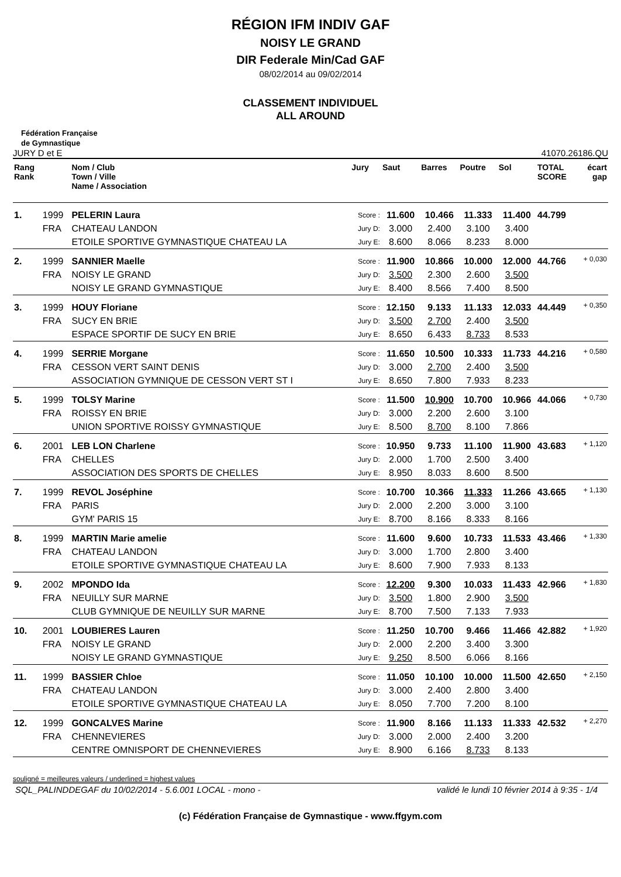RÉGION IFM INDIV GAF
NOISY LE GRAND
DIR Federale Min/Cad GAF
08/02/2014 au 09/02/2014
CLASSEMENT INDIVIDUEL
ALL AROUND
Fédération Française
de Gymnastique
JURY D et E 41070.26186.QU
| Rang Rank | | Nom / Club Town / Ville Name / Association | Jury | Saut | Barres | Poutre | Sol | TOTAL SCORE | écart gap |
| --- | --- | --- | --- | --- | --- | --- | --- | --- | --- |
| 1. | 1999 | PELERIN Laura | Score : | 11.600 | 10.466 | 11.333 | 11.400 | 44.799 | |
| | FRA | CHATEAU LANDON | Jury D: | 3.000 | 2.400 | 3.100 | 3.400 | | |
| | | ETOILE SPORTIVE GYMNASTIQUE CHATEAU LA | Jury E: | 8.600 | 8.066 | 8.233 | 8.000 | | |
| 2. | 1999 | SANNIER Maelle | Score : | 11.900 | 10.866 | 10.000 | 12.000 | 44.766 | + 0,030 |
| | FRA | NOISY LE GRAND | Jury D: | 3.500 | 2.300 | 2.600 | 3.500 | | |
| | | NOISY LE GRAND GYMNASTIQUE | Jury E: | 8.400 | 8.566 | 7.400 | 8.500 | | |
| 3. | 1999 | HOUY Floriane | Score : | 12.150 | 9.133 | 11.133 | 12.033 | 44.449 | + 0,350 |
| | FRA | SUCY EN BRIE | Jury D: | 3.500 | 2.700 | 2.400 | 3.500 | | |
| | | ESPACE SPORTIF DE SUCY EN BRIE | Jury E: | 8.650 | 6.433 | 8.733 | 8.533 | | |
| 4. | 1999 | SERRIE Morgane | Score : | 11.650 | 10.500 | 10.333 | 11.733 | 44.216 | + 0,580 |
| | FRA | CESSON VERT SAINT DENIS | Jury D: | 3.000 | 2.700 | 2.400 | 3.500 | | |
| | | ASSOCIATION GYMNIQUE DE CESSON VERT ST I | Jury E: | 8.650 | 7.800 | 7.933 | 8.233 | | |
| 5. | 1999 | TOLSY Marine | Score : | 11.500 | 10.900 | 10.700 | 10.966 | 44.066 | + 0,730 |
| | FRA | ROISSY EN BRIE | Jury D: | 3.000 | 2.200 | 2.600 | 3.100 | | |
| | | UNION SPORTIVE ROISSY GYMNASTIQUE | Jury E: | 8.500 | 8.700 | 8.100 | 7.866 | | |
| 6. | 2001 | LEB LON Charlene | Score : | 10.950 | 9.733 | 11.100 | 11.900 | 43.683 | + 1,120 |
| | FRA | CHELLES | Jury D: | 2.000 | 1.700 | 2.500 | 3.400 | | |
| | | ASSOCIATION DES SPORTS DE CHELLES | Jury E: | 8.950 | 8.033 | 8.600 | 8.500 | | |
| 7. | 1999 | REVOL Joséphine | Score : | 10.700 | 10.366 | 11.333 | 11.266 | 43.665 | + 1,130 |
| | FRA | PARIS | Jury D: | 2.000 | 2.200 | 3.000 | 3.100 | | |
| | | GYM' PARIS 15 | Jury E: | 8.700 | 8.166 | 8.333 | 8.166 | | |
| 8. | 1999 | MARTIN Marie amelie | Score : | 11.600 | 9.600 | 10.733 | 11.533 | 43.466 | + 1,330 |
| | FRA | CHATEAU LANDON | Jury D: | 3.000 | 1.700 | 2.800 | 3.400 | | |
| | | ETOILE SPORTIVE GYMNASTIQUE CHATEAU LA | Jury E: | 8.600 | 7.900 | 7.933 | 8.133 | | |
| 9. | 2002 | MPONDO Ida | Score : | 12.200 | 9.300 | 10.033 | 11.433 | 42.966 | + 1,830 |
| | FRA | NEUILLY SUR MARNE | Jury D: | 3.500 | 1.800 | 2.900 | 3.500 | | |
| | | CLUB GYMNIQUE DE NEUILLY SUR MARNE | Jury E: | 8.700 | 7.500 | 7.133 | 7.933 | | |
| 10. | 2001 | LOUBIERES Lauren | Score : | 11.250 | 10.700 | 9.466 | 11.466 | 42.882 | + 1,920 |
| | FRA | NOISY LE GRAND | Jury D: | 2.000 | 2.200 | 3.400 | 3.300 | | |
| | | NOISY LE GRAND GYMNASTIQUE | Jury E: | 9.250 | 8.500 | 6.066 | 8.166 | | |
| 11. | 1999 | BASSIER Chloe | Score : | 11.050 | 10.100 | 10.000 | 11.500 | 42.650 | + 2,150 |
| | FRA | CHATEAU LANDON | Jury D: | 3.000 | 2.400 | 2.800 | 3.400 | | |
| | | ETOILE SPORTIVE GYMNASTIQUE CHATEAU LA | Jury E: | 8.050 | 7.700 | 7.200 | 8.100 | | |
| 12. | 1999 | GONCALVES Marine | Score : | 11.900 | 8.166 | 11.133 | 11.333 | 42.532 | + 2,270 |
| | FRA | CHENNEVIERES | Jury D: | 3.000 | 2.000 | 2.400 | 3.200 | | |
| | | CENTRE OMNISPORT DE CHENNEVIERES | Jury E: | 8.900 | 6.166 | 8.733 | 8.133 | | |
souligné = meilleures valeurs / underlined = highest values
SQL_PALINDDEGAF du 10/02/2014 - 5.6.001 LOCAL - mono - validé le lundi 10 février 2014 à 9:35 - 1/4
(c) Fédération Française de Gymnastique - www.ffgym.com